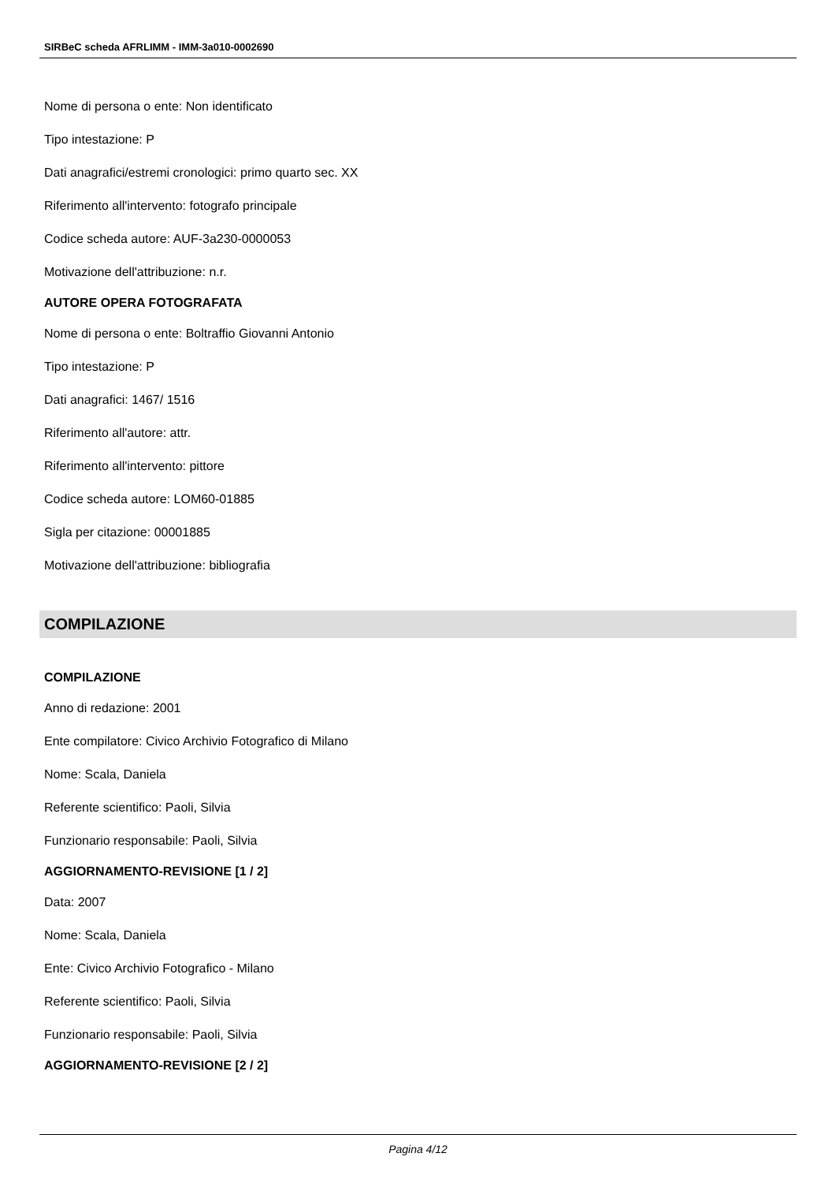SIRBeC scheda AFRLIMM - IMM-3a010-0002690
Nome di persona o ente: Non identificato
Tipo intestazione: P
Dati anagrafici/estremi cronologici: primo quarto sec. XX
Riferimento all'intervento: fotografo principale
Codice scheda autore: AUF-3a230-0000053
Motivazione dell'attribuzione: n.r.
AUTORE OPERA FOTOGRAFATA
Nome di persona o ente: Boltraffio Giovanni Antonio
Tipo intestazione: P
Dati anagrafici: 1467/ 1516
Riferimento all'autore: attr.
Riferimento all'intervento: pittore
Codice scheda autore: LOM60-01885
Sigla per citazione: 00001885
Motivazione dell'attribuzione: bibliografia
COMPILAZIONE
COMPILAZIONE
Anno di redazione: 2001
Ente compilatore: Civico Archivio Fotografico di Milano
Nome: Scala, Daniela
Referente scientifico: Paoli, Silvia
Funzionario responsabile: Paoli, Silvia
AGGIORNAMENTO-REVISIONE [1 / 2]
Data: 2007
Nome: Scala, Daniela
Ente: Civico Archivio Fotografico - Milano
Referente scientifico: Paoli, Silvia
Funzionario responsabile: Paoli, Silvia
AGGIORNAMENTO-REVISIONE [2 / 2]
Pagina 4/12